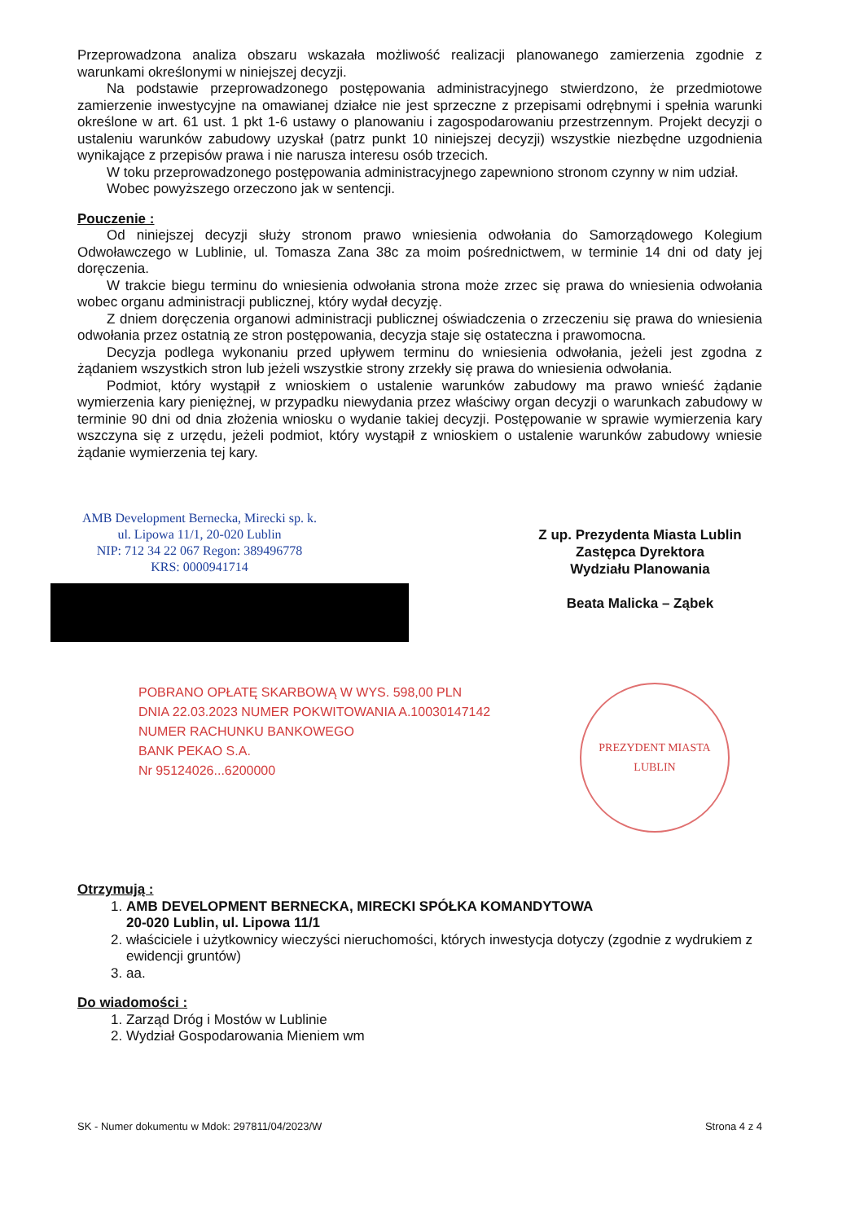Przeprowadzona analiza obszaru wskazała możliwość realizacji planowanego zamierzenia zgodnie z warunkami określonymi w niniejszej decyzji.
Na podstawie przeprowadzonego postępowania administracyjnego stwierdzono, że przedmiotowe zamierzenie inwestycyjne na omawianej działce nie jest sprzeczne z przepisami odrębnymi i spełnia warunki określone w art. 61 ust. 1 pkt 1-6 ustawy o planowaniu i zagospodarowaniu przestrzennym. Projekt decyzji o ustaleniu warunków zabudowy uzyskał (patrz punkt 10 niniejszej decyzji) wszystkie niezbędne uzgodnienia wynikające z przepisów prawa i nie narusza interesu osób trzecich.
W toku przeprowadzonego postępowania administracyjnego zapewniono stronom czynny w nim udział.
Wobec powyższego orzeczono jak w sentencji.
Pouczenie :
Od niniejszej decyzji służy stronom prawo wniesienia odwołania do Samorządowego Kolegium Odwoławczego w Lublinie, ul. Tomasza Zana 38c za moim pośrednictwem, w terminie 14 dni od daty jej doręczenia.
W trakcie biegu terminu do wniesienia odwołania strona może zrzec się prawa do wniesienia odwołania wobec organu administracji publicznej, który wydał decyzję.
Z dniem doręczenia organowi administracji publicznej oświadczenia o zrzeczeniu się prawa do wniesienia odwołania przez ostatnią ze stron postępowania, decyzja staje się ostateczna i prawomocna.
Decyzja podlega wykonaniu przed upływem terminu do wniesienia odwołania, jeżeli jest zgodna z żądaniem wszystkich stron lub jeżeli wszystkie strony zrzekły się prawa do wniesienia odwołania.
Podmiot, który wystąpił z wnioskiem o ustalenie warunków zabudowy ma prawo wnieść żądanie wymierzenia kary pieniężnej, w przypadku niewydania przez właściwy organ decyzji o warunkach zabudowy w terminie 90 dni od dnia złożenia wniosku o wydanie takiej decyzji. Postępowanie w sprawie wymierzenia kary wszczyna się z urzędu, jeżeli podmiot, który wystąpił z wnioskiem o ustalenie warunków zabudowy wniesie żądanie wymierzenia tej kary.
AMB Development Bernecka, Mirecki sp. k.
ul. Lipowa 11/1, 20-020 Lublin
NIP: 712 34 22 067 Regon: 389496778
KRS: 0000941714
Z up. Prezydenta Miasta Lublin
Zastępca Dyrektora
Wydziału Planowania
Beata Malicka – Ząbek
POBRANO OPŁATĘ SKARBOWĄ W WYS. 598,00 PLN
DNIA 22.03.2023 NUMER POKWITOWANIA A.10030147142
NUMER RACHUNKU BANKOWEGO
BANK PEKAO S.A.
Nr 95124026...6200000
PREZYDENT MIASTA LUBLIN
Otrzymują :
1. AMB DEVELOPMENT BERNECKA, MIRECKI SPÓŁKA KOMANDYTOWA
20-020 Lublin, ul. Lipowa 11/1
2. właściciele i użytkownicy wieczyści nieruchomości, których inwestycja dotyczy (zgodnie z wydrukiem z ewidencji gruntów)
3. aa.
Do wiadomości :
1. Zarząd Dróg i Mostów w Lublinie
2. Wydział Gospodarowania Mieniem wm
SK - Numer dokumentu w Mdok: 297811/04/2023/W Strona 4 z 4